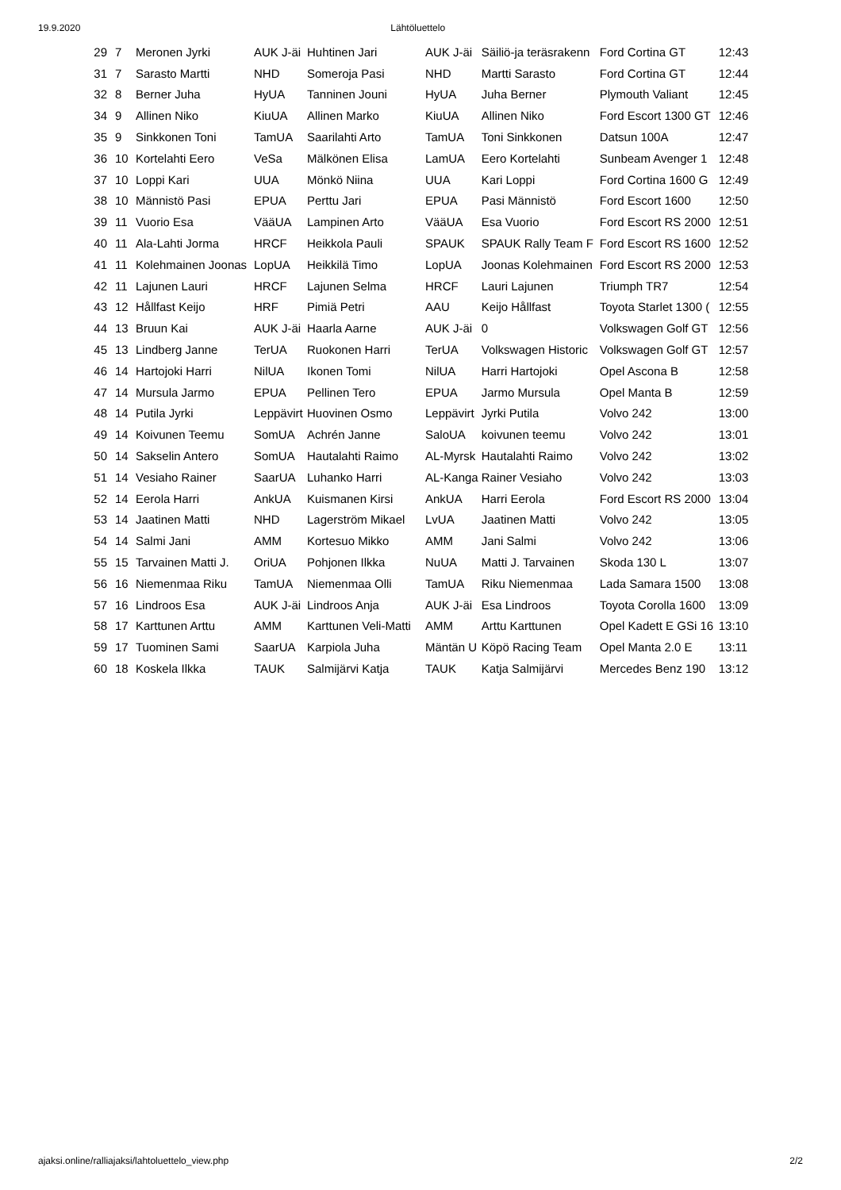19.9.2020 Lähtöluettelo
| 29 | 7 | Meronen Jyrki | AUK J-äi | Huhtinen Jari | AUK J-äi | Säiliö-ja teräsrakenn | Ford Cortina GT | 12:43 |
| 31 | 7 | Sarasto Martti | NHD | Someroja Pasi | NHD | Martti Sarasto | Ford Cortina GT | 12:44 |
| 32 | 8 | Berner Juha | HyUA | Tanninen Jouni | HyUA | Juha Berner | Plymouth Valiant | 12:45 |
| 34 | 9 | Allinen Niko | KiuUA | Allinen Marko | KiuUA | Allinen Niko | Ford Escort 1300 GT | 12:46 |
| 35 | 9 | Sinkkonen Toni | TamUA | Saarilahti Arto | TamUA | Toni Sinkkonen | Datsun 100A | 12:47 |
| 36 | 10 | Kortelahti Eero | VeSa | Mälkönen Elisa | LamUA | Eero Kortelahti | Sunbeam Avenger 1 | 12:48 |
| 37 | 10 | Loppi Kari | UUA | Mönkö Niina | UUA | Kari Loppi | Ford Cortina 1600 G | 12:49 |
| 38 | 10 | Männistö Pasi | EPUA | Perttu Jari | EPUA | Pasi Männistö | Ford Escort 1600 | 12:50 |
| 39 | 11 | Vuorio Esa | VääUA | Lampinen Arto | VääUA | Esa Vuorio | Ford Escort RS 2000 | 12:51 |
| 40 | 11 | Ala-Lahti Jorma | HRCF | Heikkola Pauli | SPAUK | SPAUK Rally Team F | Ford Escort RS 1600 | 12:52 |
| 41 | 11 | Kolehmainen Joonas | LopUA | Heikkilä Timo | LopUA | Joonas Kolehmainen | Ford Escort RS 2000 | 12:53 |
| 42 | 11 | Lajunen Lauri | HRCF | Lajunen Selma | HRCF | Lauri Lajunen | Triumph TR7 | 12:54 |
| 43 | 12 | Hållfast Keijo | HRF | Pimiä Petri | AAU | Keijo Hållfast | Toyota Starlet 1300 ( | 12:55 |
| 44 | 13 | Bruun Kai | AUK J-äi | Haarla Aarne | AUK J-äi | 0 | Volkswagen Golf GT | 12:56 |
| 45 | 13 | Lindberg Janne | TerUA | Ruokonen Harri | TerUA | Volkswagen Historic | Volkswagen Golf GT | 12:57 |
| 46 | 14 | Hartojoki Harri | NilUA | Ikonen Tomi | NilUA | Harri Hartojoki | Opel Ascona B | 12:58 |
| 47 | 14 | Mursula Jarmo | EPUA | Pellinen Tero | EPUA | Jarmo Mursula | Opel Manta B | 12:59 |
| 48 | 14 | Putila Jyrki | Leppävirt | Huovinen Osmo | Leppävirt | Jyrki Putila | Volvo 242 | 13:00 |
| 49 | 14 | Koivunen Teemu | SomUA | Achrén Janne | SaloUA | koivunen teemu | Volvo 242 | 13:01 |
| 50 | 14 | Sakselin Antero | SomUA | Hautalahti Raimo | AL-Myrsk | Hautalahti Raimo | Volvo 242 | 13:02 |
| 51 | 14 | Vesiaho Rainer | SaarUA | Luhanko Harri | AL-Kanga | Rainer Vesiaho | Volvo 242 | 13:03 |
| 52 | 14 | Eerola Harri | AnkUA | Kuismanen Kirsi | AnkUA | Harri Eerola | Ford Escort RS 2000 | 13:04 |
| 53 | 14 | Jaatinen Matti | NHD | Lagerström Mikael | LvUA | Jaatinen Matti | Volvo 242 | 13:05 |
| 54 | 14 | Salmi Jani | AMM | Kortesuo Mikko | AMM | Jani Salmi | Volvo 242 | 13:06 |
| 55 | 15 | Tarvainen Matti J. | OriUA | Pohjonen Ilkka | NuUA | Matti J. Tarvainen | Skoda 130 L | 13:07 |
| 56 | 16 | Niemenmaa Riku | TamUA | Niemenmaa Olli | TamUA | Riku Niemenmaa | Lada Samara 1500 | 13:08 |
| 57 | 16 | Lindroos Esa | AUK J-äi | Lindroos Anja | AUK J-äi | Esa Lindroos | Toyota Corolla 1600 | 13:09 |
| 58 | 17 | Karttunen Arttu | AMM | Karttunen Veli-Matti | AMM | Arttu Karttunen | Opel Kadett E GSi 16 | 13:10 |
| 59 | 17 | Tuominen Sami | SaarUA | Karpiola Juha | Mäntän U | Köpö Racing Team | Opel Manta 2.0 E | 13:11 |
| 60 | 18 | Koskela Ilkka | TAUK | Salmijärvi Katja | TAUK | Katja Salmijärvi | Mercedes Benz 190 | 13:12 |
ajaksi.online/ralliajaksi/lahtoluettelo_view.php 2/2